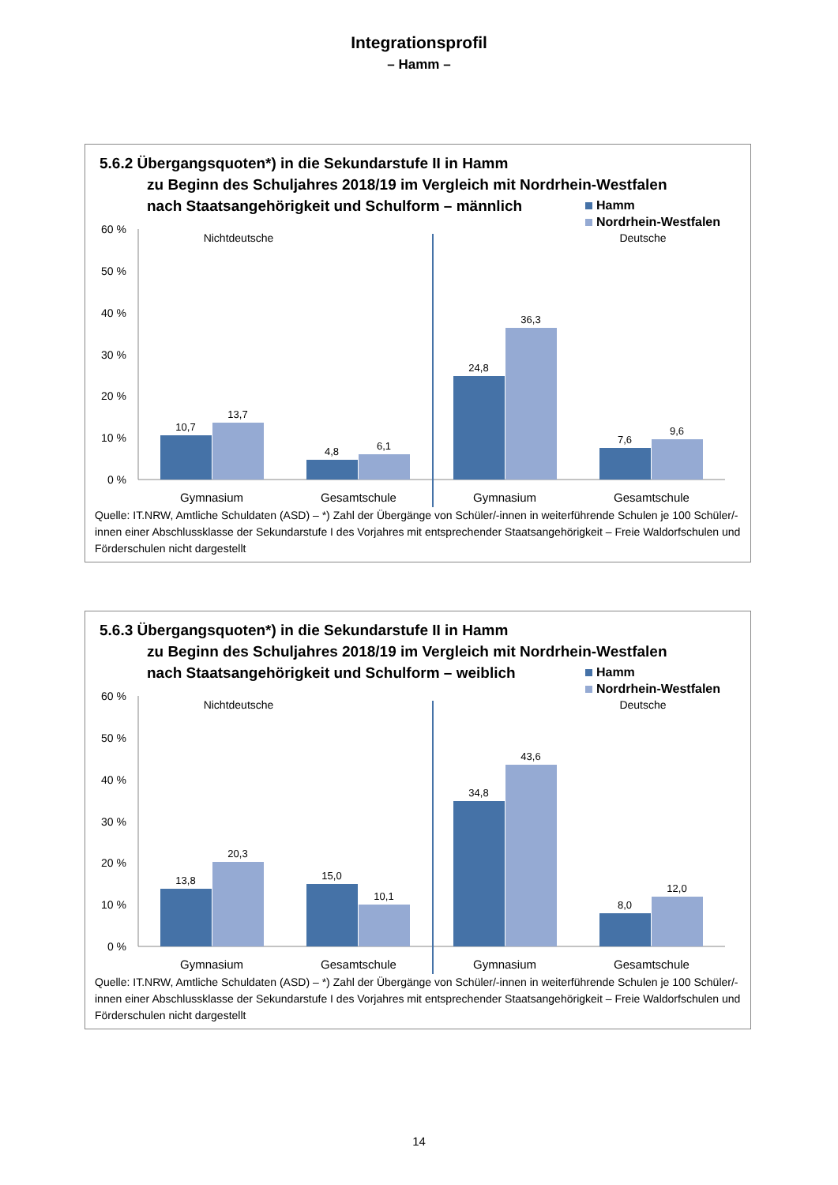Integrationsprofil
– Hamm –
5.6.2 Übergangsquoten*) in die Sekundarstufe II in Hamm
zu Beginn des Schuljahres 2018/19 im Vergleich mit Nordrhein-Westfalen
nach Staatsangehörigkeit und Schulform – männlich
Hamm
Nordrhein-Westfalen
60 %
50 %
40 %
30 %
20 %
10 %
0 %
Nichtdeutsche
Deutsche
10,7
13,7
4,8
6,1
24,8
36,3
7,6
9,6
Gymnasium
Gesamtschule
Gymnasium
Gesamtschule
Quelle: IT.NRW, Amtliche Schuldaten (ASD) – *) Zahl der Übergänge von Schüler/-innen in weiterführende Schulen je 100 Schüler/-innen einer Abschlussklasse der Sekundarstufe I des Vorjahres mit entsprechender Staatsangehörigkeit – Freie Waldorfschulen und Förderschulen nicht dargestellt
5.6.3 Übergangsquoten*) in die Sekundarstufe II in Hamm
zu Beginn des Schuljahres 2018/19 im Vergleich mit Nordrhein-Westfalen
nach Staatsangehörigkeit und Schulform – weiblich
Hamm
Nordrhein-Westfalen
60 %
50 %
40 %
30 %
20 %
10 %
0 %
Nichtdeutsche
Deutsche
13,8
20,3
15,0
10,1
34,8
43,6
8,0
12,0
Gymnasium
Gesamtschule
Gymnasium
Gesamtschule
Quelle: IT.NRW, Amtliche Schuldaten (ASD) – *) Zahl der Übergänge von Schüler/-innen in weiterführende Schulen je 100 Schüler/-innen einer Abschlussklasse der Sekundarstufe I des Vorjahres mit entsprechender Staatsangehörigkeit – Freie Waldorfschulen und Förderschulen nicht dargestellt
14